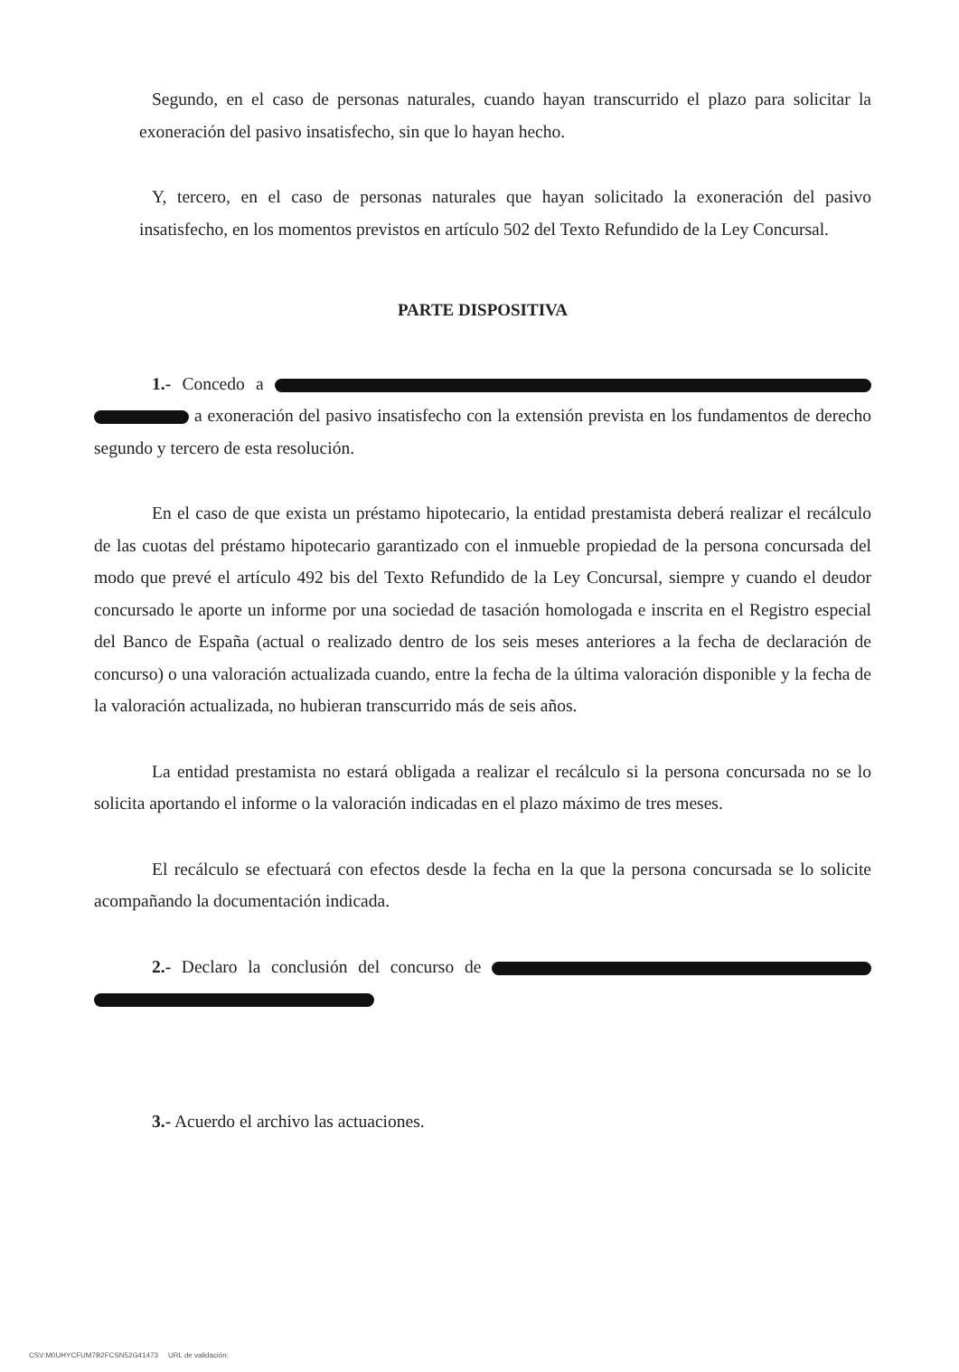Segundo, en el caso de personas naturales, cuando hayan transcurrido el plazo para solicitar la exoneración del pasivo insatisfecho, sin que lo hayan hecho.
Y, tercero, en el caso de personas naturales que hayan solicitado la exoneración del pasivo insatisfecho, en los momentos previstos en artículo 502 del Texto Refundido de la Ley Concursal.
PARTE DISPOSITIVA
1.- Concedo a a exoneración del pasivo insatisfecho con la extensión prevista en los fundamentos de derecho segundo y tercero de esta resolución.
En el caso de que exista un préstamo hipotecario, la entidad prestamista deberá realizar el recálculo de las cuotas del préstamo hipotecario garantizado con el inmueble propiedad de la persona concursada del modo que prevé el artículo 492 bis del Texto Refundido de la Ley Concursal, siempre y cuando el deudor concursado le aporte un informe por una sociedad de tasación homologada e inscrita en el Registro especial del Banco de España (actual o realizado dentro de los seis meses anteriores a la fecha de declaración de concurso) o una valoración actualizada cuando, entre la fecha de la última valoración disponible y la fecha de la valoración actualizada, no hubieran transcurrido más de seis años.
La entidad prestamista no estará obligada a realizar el recálculo si la persona concursada no se lo solicita aportando el informe o la valoración indicadas en el plazo máximo de tres meses.
El recálculo se efectuará con efectos desde la fecha en la que la persona concursada se lo solicite acompañando la documentación indicada.
2.- Declaro la conclusión del concurso de
3.- Acuerdo el archivo las actuaciones.
CSV:M0UHYCFUM7B2FCSN52G41473 URL de validación: